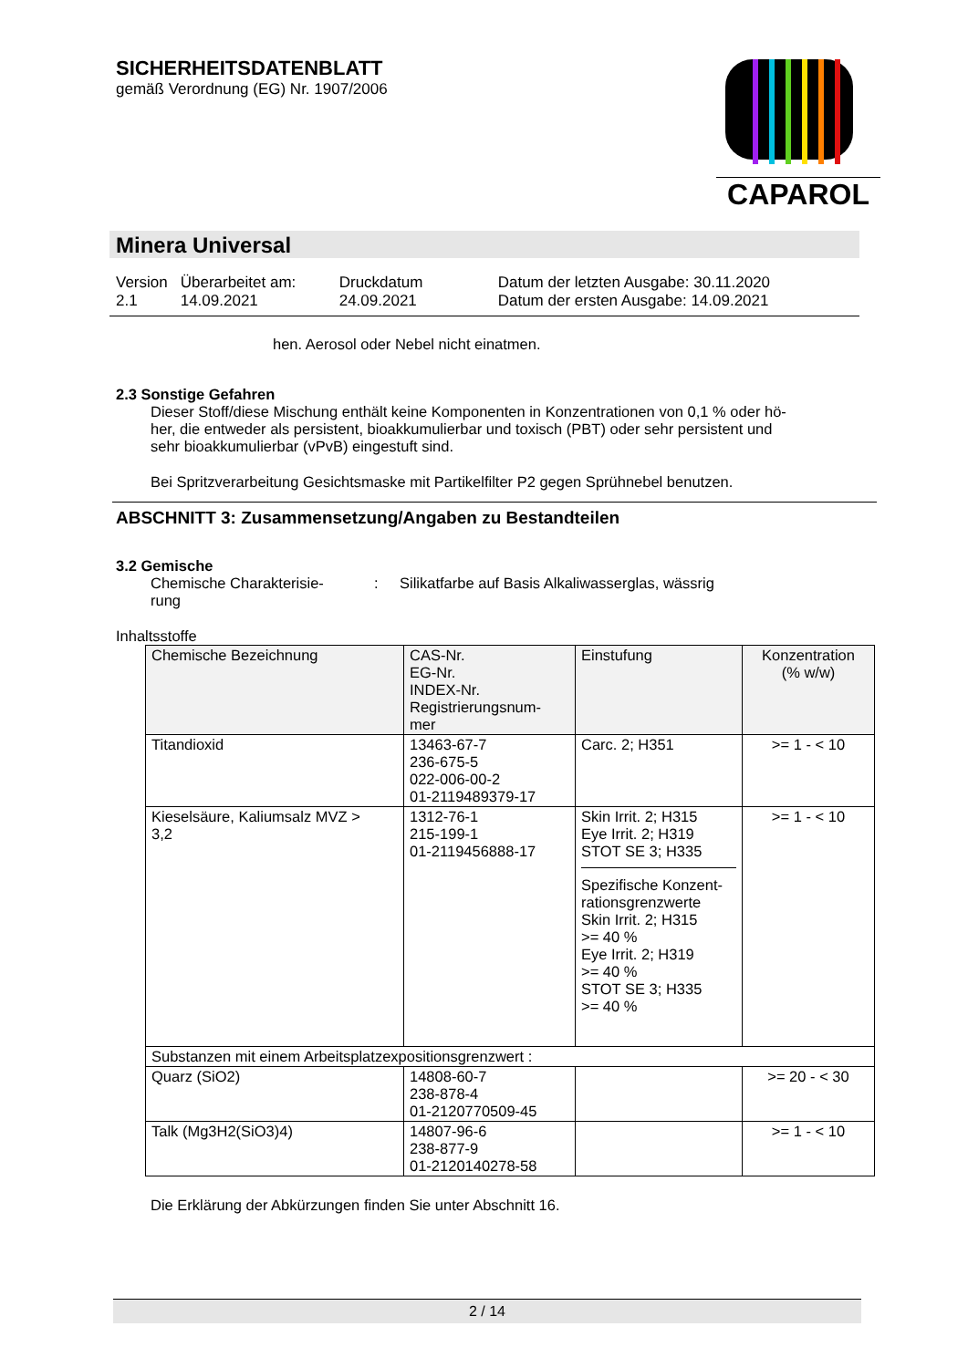SICHERHEITSDATENBLATT
gemäß Verordnung (EG) Nr. 1907/2006
CAPAROL
Minera Universal
| Version 2.1 | Überarbeitet am: 14.09.2021 | Druckdatum 24.09.2021 | Datum der letzten Ausgabe: 30.11.2020 Datum der ersten Ausgabe: 14.09.2021 |
hen. Aerosol oder Nebel nicht einatmen.
2.3 Sonstige Gefahren
Dieser Stoff/diese Mischung enthält keine Komponenten in Konzentrationen von 0,1 % oder hö-
her, die entweder als persistent, bioakkumulierbar und toxisch (PBT) oder sehr persistent und
sehr bioakkumulierbar (vPvB) eingestuft sind.
Bei Spritzverarbeitung Gesichtsmaske mit Partikelfilter P2 gegen Sprühnebel benutzen.
ABSCHNITT 3: Zusammensetzung/Angaben zu Bestandteilen
3.2 Gemische
Chemische Charakterisie-
rung
: Silikatfarbe auf Basis Alkaliwasserglas, wässrig
Inhaltsstoffe
| Chemische Bezeichnung | CAS-Nr. EG-Nr. INDEX-Nr. Registrierungsnum- mer | Einstufung | Konzentration (% w/w) |
| --- | --- | --- | --- |
| Titandioxid | 13463-67-7 236-675-5 022-006-00-2 01-2119489379-17 | Carc. 2; H351 | >= 1 - < 10 |
| Kieselsäure, Kaliumsalz MVZ > 3,2 | 1312-76-1 215-199-1 01-2119456888-17 | Skin Irrit. 2; H315 Eye Irrit. 2; H319 STOT SE 3; H335 Spezifische Konzent- rationsgrenzwerte Skin Irrit. 2; H315 >= 40 % Eye Irrit. 2; H319 >= 40 % STOT SE 3; H335 >= 40 % | >= 1 - < 10 |
| Substanzen mit einem Arbeitsplatzexpositionsgrenzwert : | | | |
| Quarz (SiO2) | 14808-60-7 238-878-4 01-2120770509-45 | | >= 20 - < 30 |
| Talk (Mg3H2(SiO3)4) | 14807-96-6 238-877-9 01-2120140278-58 | | >= 1 - < 10 |
Die Erklärung der Abkürzungen finden Sie unter Abschnitt 16.
2 / 14